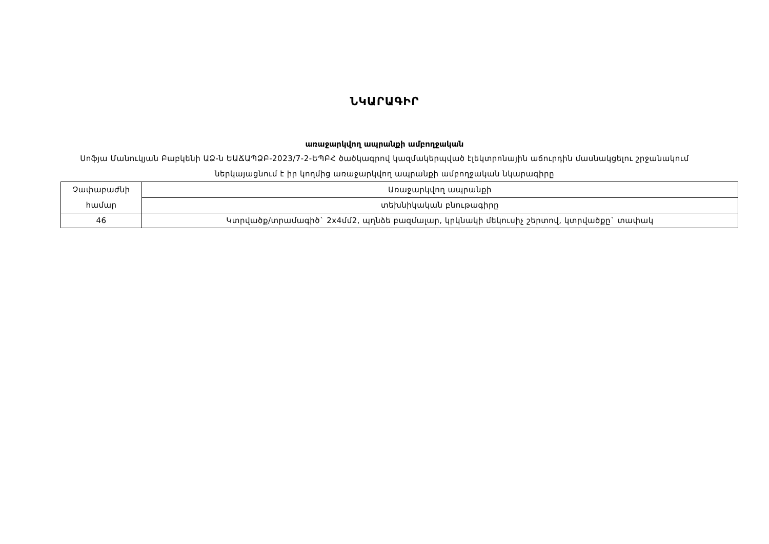ՆԿԱՐԱԳԻՐ
առաջարկվող ապրանքի ամբողջական
Սոֆյա Մանուկյան Բաբկենի ԱՁ-ն ԵԱՃԱՊՁԲ-2023/7-2-ԵՊԲՀ ծածկագրով կազմակերպված էլեկտրոնային աճուրդին մասնակցելու շրջանակում ներկայացնում է իր կողմից առաջարկվող ապրանքի ամբողջական նկարագիրը
| Չափաբաժնի համար | Առաջարկվող ապրանքի |
| --- | --- |
| | տեխնիկական բնութագիրը |
| 46 | Կտրվածք/տրամագիծ` 2x4մմ2, պղնձե բազմալար, կրկնակի մեկուսիչ շերտով, կտրվածքը` տափակ |